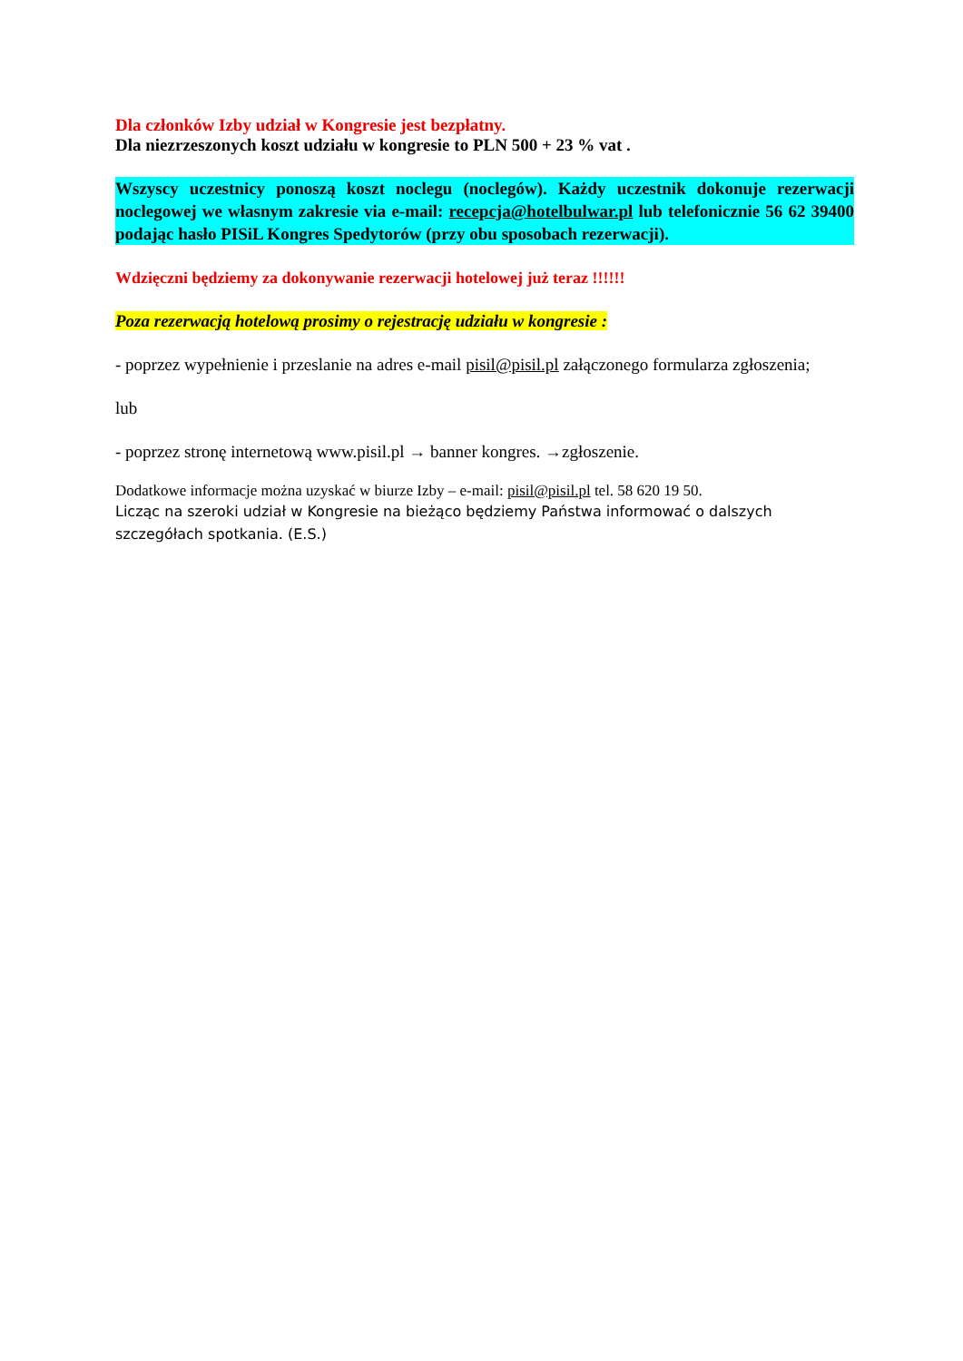Dla członków Izby udział w Kongresie jest bezpłatny.
Dla niezrzeszonych koszt udziału w kongresie to PLN 500 + 23 % vat .
Wszyscy uczestnicy ponoszą koszt noclegu (noclegów). Każdy uczestnik dokonuje rezerwacji noclegowej we własnym zakresie via e-mail: recepcja@hotelbulwar.pl lub telefonicznie 56 62 39400 podając hasło PISiL Kongres Spedytorów (przy obu sposobach rezerwacji).
Wdzięczni będziemy za dokonywanie rezerwacji hotelowej już teraz !!!!!!
Poza rezerwacją hotelową prosimy o rejestrację udziału w kongresie :
- poprzez wypełnienie i przeslanie na adres e-mail pisil@pisil.pl załączonego formularza zgłoszenia;
lub
- poprzez stronę internetową www.pisil.pl → banner kongres. →zgłoszenie.
Dodatkowe informacje można uzyskać w biurze Izby – e-mail: pisil@pisil.pl tel. 58 620 19 50.
Licząc na szeroki udział w Kongresie na bieżąco będziemy Państwa informować o dalszych szczegółach spotkania. (E.S.)